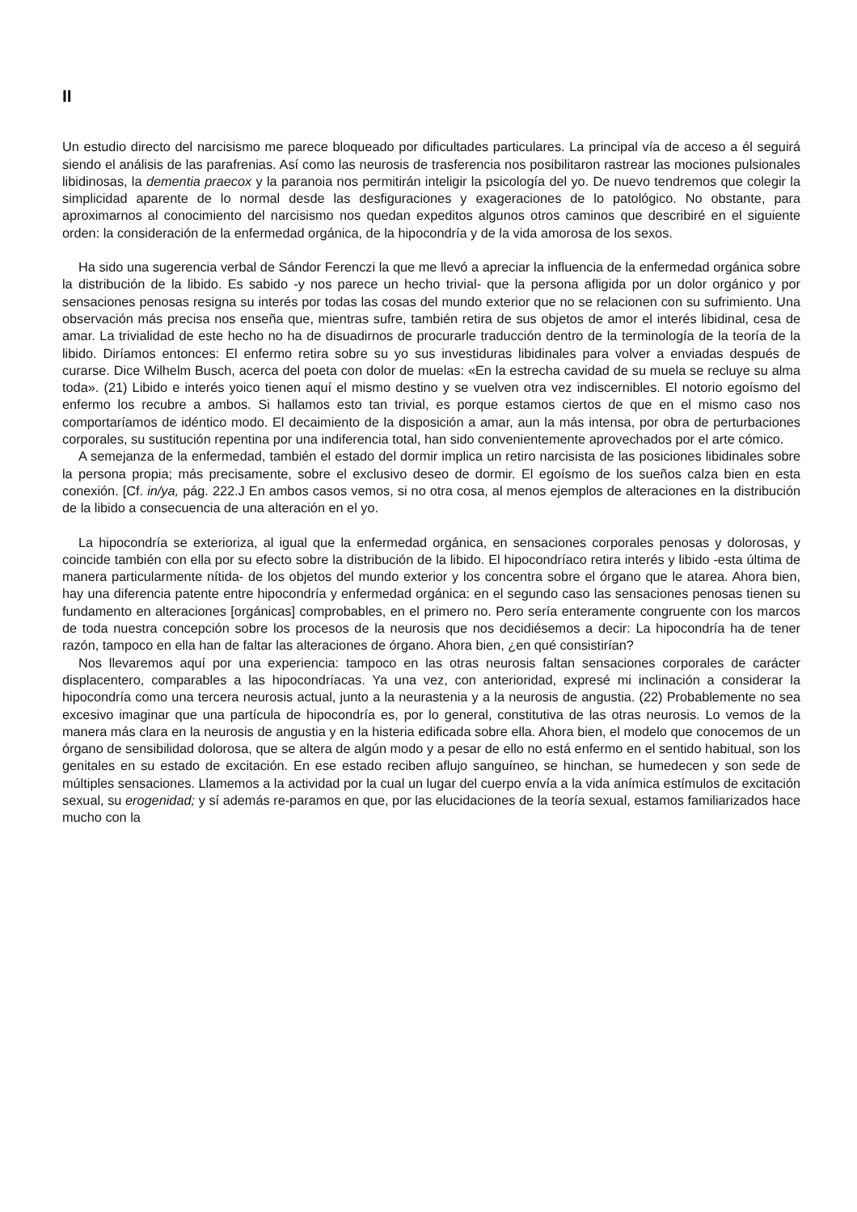II
Un estudio directo del narcisismo me parece bloqueado por dificultades particulares. La principal vía de acceso a él seguirá siendo el análisis de las parafrenias. Así como las neurosis de trasferencia nos posibilitaron rastrear las mociones pulsionales libidinosas, la dementia praecox y la paranoia nos permitirán inteligir la psicología del yo. De nuevo tendremos que colegir la simplicidad aparente de lo normal desde las desfiguraciones y exageraciones de lo patológico. No obstante, para aproximarnos al conocimiento del narcisismo nos quedan expeditos algunos otros caminos que describiré en el siguiente orden: la consideración de la enfermedad orgánica, de la hipocondría y de la vida amorosa de los sexos.
Ha sido una sugerencia verbal de Sándor Ferenczi la que me llevó a apreciar la influencia de la enfermedad orgánica sobre la distribución de la libido. Es sabido -y nos parece un hecho trivial- que la persona afligida por un dolor orgánico y por sensaciones penosas resigna su interés por todas las cosas del mundo exterior que no se relacionen con su sufrimiento. Una observación más precisa nos enseña que, mientras sufre, también retira de sus objetos de amor el interés libidinal, cesa de amar. La trivialidad de este hecho no ha de disuadirnos de procurarle traducción dentro de la terminología de la teoría de la libido. Diríamos entonces: El enfermo retira sobre su yo sus investiduras libidinales para volver a enviadas después de curarse. Dice Wilhelm Busch, acerca del poeta con dolor de muelas: «En la estrecha cavidad de su muela se recluye su alma toda». (21) Libido e interés yoico tienen aquí el mismo destino y se vuelven otra vez indiscernibles. El notorio egoísmo del enfermo los recubre a ambos. Si hallamos esto tan trivial, es porque estamos ciertos de que en el mismo caso nos comportaríamos de idéntico modo. El decaimiento de la disposición a amar, aun la más intensa, por obra de perturbaciones corporales, su sustitución repentina por una indiferencia total, han sido convenientemente aprovechados por el arte cómico.
A semejanza de la enfermedad, también el estado del dormir implica un retiro narcisista de las posiciones libidinales sobre la persona propia; más precisamente, sobre el exclusivo deseo de dormir. El egoísmo de los sueños calza bien en esta conexión. [Cf. in/ya, pág. 222.J En ambos casos vemos, si no otra cosa, al menos ejemplos de alteraciones en la distribución de la libido a consecuencia de una alteración en el yo.
La hipocondría se exterioriza, al igual que la enfermedad orgánica, en sensaciones corporales penosas y dolorosas, y coincide también con ella por su efecto sobre la distribución de la libido. El hipocondríaco retira interés y libido -esta última de manera particularmente nítida- de los objetos del mundo exterior y los concentra sobre el órgano que le atarea. Ahora bien, hay una diferencia patente entre hipocondría y enfermedad orgánica: en el segundo caso las sensaciones penosas tienen su fundamento en alteraciones [orgánicas] comprobables, en el primero no. Pero sería enteramente congruente con los marcos de toda nuestra concepción sobre los procesos de la neurosis que nos decidiésemos a decir: La hipocondría ha de tener razón, tampoco en ella han de faltar las alteraciones de órgano. Ahora bien, ¿en qué consistirían?
Nos llevaremos aquí por una experiencia: tampoco en las otras neurosis faltan sensaciones corporales de carácter displacentero, comparables a las hipocondríacas. Ya una vez, con anterioridad, expresé mi inclinación a considerar la hipocondría como una tercera neurosis actual, junto a la neurastenia y a la neurosis de angustia. (22) Probablemente no sea excesivo imaginar que una partícula de hipocondría es, por lo general, constitutiva de las otras neurosis. Lo vemos de la manera más clara en la neurosis de angustia y en la histeria edificada sobre ella. Ahora bien, el modelo que conocemos de un órgano de sensibilidad dolorosa, que se altera de algún modo y a pesar de ello no está enfermo en el sentido habitual, son los genitales en su estado de excitación. En ese estado reciben aflujo sanguíneo, se hinchan, se humedecen y son sede de múltiples sensaciones. Llamemos a la actividad por la cual un lugar del cuerpo envía a la vida anímica estímulos de excitación sexual, su erogenidad; y sí además re-paramos en que, por las elucidaciones de la teoría sexual, estamos familiarizados hace mucho con la